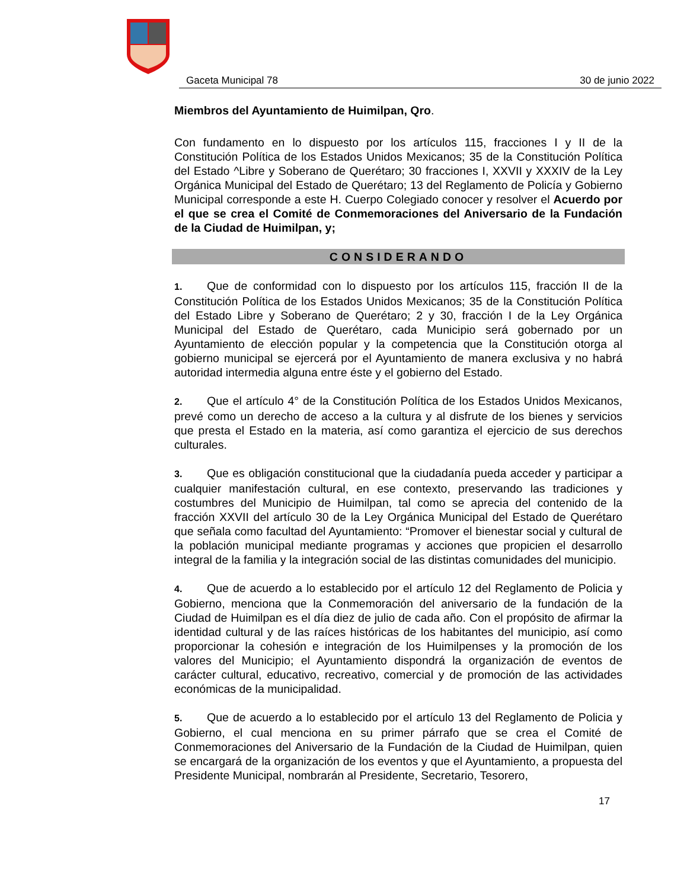Gaceta Municipal 78 30 de junio 2022
Miembros del Ayuntamiento de Huimilpan, Qro.
Con fundamento en lo dispuesto por los artículos 115, fracciones I y II de la Constitución Política de los Estados Unidos Mexicanos; 35 de la Constitución Política del Estado ^Libre y Soberano de Querétaro; 30 fracciones I, XXVII y XXXIV de la Ley Orgánica Municipal del Estado de Querétaro; 13 del Reglamento de Policía y Gobierno Municipal corresponde a este H. Cuerpo Colegiado conocer y resolver el Acuerdo por el que se crea el Comité de Conmemoraciones del Aniversario de la Fundación de la Ciudad de Huimilpan, y;
CONSIDERANDO
1. Que de conformidad con lo dispuesto por los artículos 115, fracción II de la Constitución Política de los Estados Unidos Mexicanos; 35 de la Constitución Política del Estado Libre y Soberano de Querétaro; 2 y 30, fracción I de la Ley Orgánica Municipal del Estado de Querétaro, cada Municipio será gobernado por un Ayuntamiento de elección popular y la competencia que la Constitución otorga al gobierno municipal se ejercerá por el Ayuntamiento de manera exclusiva y no habrá autoridad intermedia alguna entre éste y el gobierno del Estado.
2. Que el artículo 4° de la Constitución Política de los Estados Unidos Mexicanos, prevé como un derecho de acceso a la cultura y al disfrute de los bienes y servicios que presta el Estado en la materia, así como garantiza el ejercicio de sus derechos culturales.
3. Que es obligación constitucional que la ciudadanía pueda acceder y participar a cualquier manifestación cultural, en ese contexto, preservando las tradiciones y costumbres del Municipio de Huimilpan, tal como se aprecia del contenido de la fracción XXVII del artículo 30 de la Ley Orgánica Municipal del Estado de Querétaro que señala como facultad del Ayuntamiento: “Promover el bienestar social y cultural de la población municipal mediante programas y acciones que propicien el desarrollo integral de la familia y la integración social de las distintas comunidades del municipio.
4. Que de acuerdo a lo establecido por el artículo 12 del Reglamento de Policia y Gobierno, menciona que la Conmemoración del aniversario de la fundación de la Ciudad de Huimilpan es el día diez de julio de cada año. Con el propósito de afirmar la identidad cultural y de las raíces históricas de los habitantes del municipio, así como proporcionar la cohesión e integración de los Huimilpenses y la promoción de los valores del Municipio; el Ayuntamiento dispondrá la organización de eventos de carácter cultural, educativo, recreativo, comercial y de promoción de las actividades económicas de la municipalidad.
5. Que de acuerdo a lo establecido por el artículo 13 del Reglamento de Policia y Gobierno, el cual menciona en su primer párrafo que se crea el Comité de Conmemoraciones del Aniversario de la Fundación de la Ciudad de Huimilpan, quien se encargará de la organización de los eventos y que el Ayuntamiento, a propuesta del Presidente Municipal, nombrarán al Presidente, Secretario, Tesorero,
17